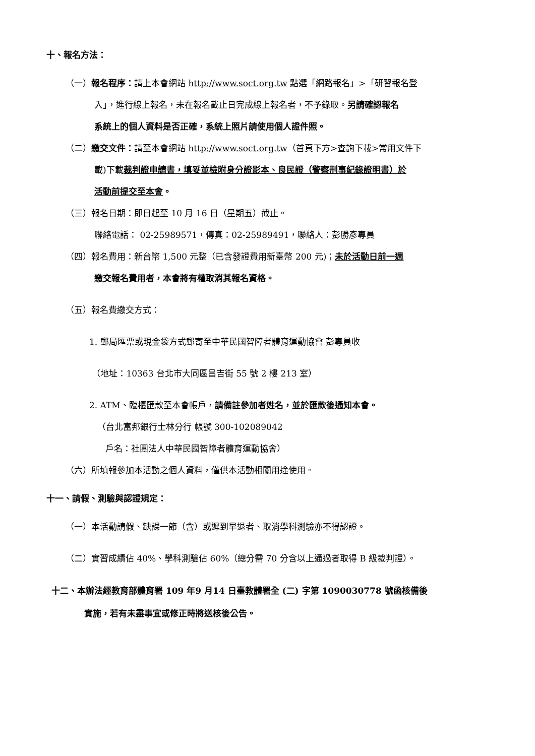十、報名方法：
（一）報名程序：請上本會網站 http://www.soct.org.tw 點選「網路報名」>「研習報名登
入」，進行線上報名，未在報名截止日完成線上報名者，不予錄取。另請確認報名
系統上的個人資料是否正確，系統上照片請使用個人證件照。
（二）繳交文件：請至本會網站 http://www.soct.org.tw（首頁下方>查詢下載>常用文件下
載)下載裁判證申請書，填妥並檢附身分證影本、良民證（警察刑事紀錄證明書）於
活動前提交至本會。
（三）報名日期：即日起至 10 月 16 日（星期五）截止。
聯絡電話： 02-25989571，傳真：02-25989491，聯絡人：彭勝彥專員
（四）報名費用：新台幣 1,500 元整（已含發證費用新臺幣 200 元)；未於活動日前一週
繳交報名費用者，本會將有權取消其報名資格。
（五）報名費繳交方式：
1. 郵局匯票或現金袋方式郵寄至中華民國智障者體育運動協會 彭專員收
（地址：10363 台北市大同區昌吉街 55 號 2 樓 213 室）
2. ATM、臨櫃匯款至本會帳戶，請備註參加者姓名，並於匯款後通知本會。
（台北富邦銀行士林分行 帳號 300-102089042
戶名：社團法人中華民國智障者體育運動協會）
（六）所填報參加本活動之個人資料，僅供本活動相關用途使用。
十一、請假、測驗與認證規定：
（一）本活動請假、缺課一節（含）或遲到早退者、取消學科測驗亦不得認證。
（二）實習成績佔 40%、學科測驗佔 60%（總分需 70 分含以上通過者取得 B 級裁判證）。
十二、本辦法經教育部體育署 109 年9 月14 日臺教體署全 (二) 字第 1090030778 號函核備後
實施，若有未盡事宜或修正時將送核後公告。